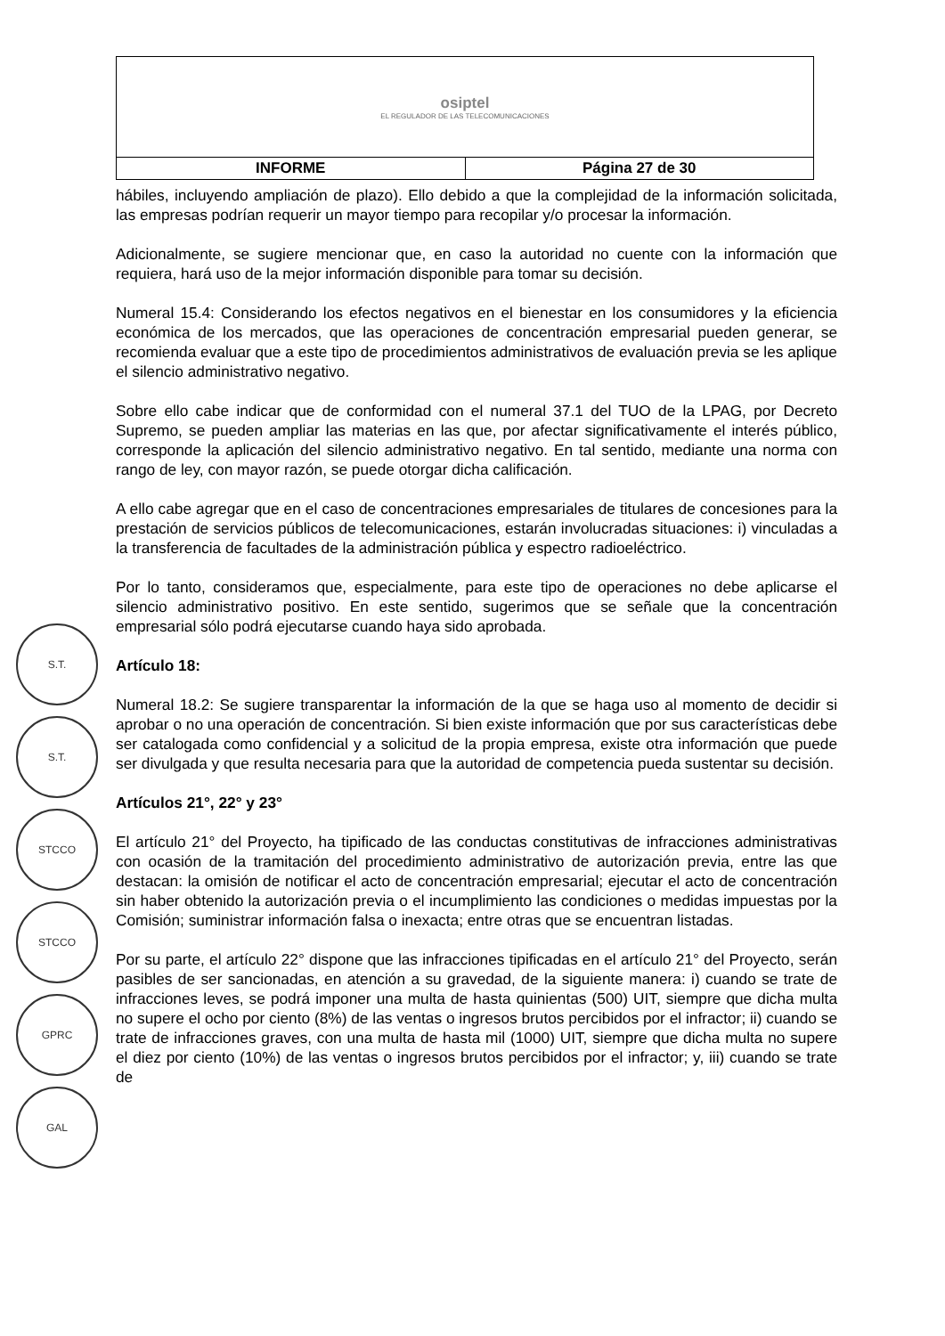| osiptel EL REGULADOR DE LAS TELECOMUNICACIONES | |
| INFORME | Página 27 de 30 |
S.T.
S.T.
STCCO
STCCO
GPRC
GAL
hábiles, incluyendo ampliación de plazo). Ello debido a que la complejidad de la información solicitada, las empresas podrían requerir un mayor tiempo para recopilar y/o procesar la información.
Adicionalmente, se sugiere mencionar que, en caso la autoridad no cuente con la información que requiera, hará uso de la mejor información disponible para tomar su decisión.
Numeral 15.4: Considerando los efectos negativos en el bienestar en los consumidores y la eficiencia económica de los mercados, que las operaciones de concentración empresarial pueden generar, se recomienda evaluar que a este tipo de procedimientos administrativos de evaluación previa se les aplique el silencio administrativo negativo.
Sobre ello cabe indicar que de conformidad con el numeral 37.1 del TUO de la LPAG, por Decreto Supremo, se pueden ampliar las materias en las que, por afectar significativamente el interés público, corresponde la aplicación del silencio administrativo negativo. En tal sentido, mediante una norma con rango de ley, con mayor razón, se puede otorgar dicha calificación.
A ello cabe agregar que en el caso de concentraciones empresariales de titulares de concesiones para la prestación de servicios públicos de telecomunicaciones, estarán involucradas situaciones: i) vinculadas a la transferencia de facultades de la administración pública y espectro radioeléctrico.
Por lo tanto, consideramos que, especialmente, para este tipo de operaciones no debe aplicarse el silencio administrativo positivo. En este sentido, sugerimos que se señale que la concentración empresarial sólo podrá ejecutarse cuando haya sido aprobada.
Artículo 18:
Numeral 18.2: Se sugiere transparentar la información de la que se haga uso al momento de decidir si aprobar o no una operación de concentración. Si bien existe información que por sus características debe ser catalogada como confidencial y a solicitud de la propia empresa, existe otra información que puede ser divulgada y que resulta necesaria para que la autoridad de competencia pueda sustentar su decisión.
Artículos 21°, 22° y 23°
El artículo 21° del Proyecto, ha tipificado de las conductas constitutivas de infracciones administrativas con ocasión de la tramitación del procedimiento administrativo de autorización previa, entre las que destacan: la omisión de notificar el acto de concentración empresarial; ejecutar el acto de concentración sin haber obtenido la autorización previa o el incumplimiento las condiciones o medidas impuestas por la Comisión; suministrar información falsa o inexacta; entre otras que se encuentran listadas.
Por su parte, el artículo 22° dispone que las infracciones tipificadas en el artículo 21° del Proyecto, serán pasibles de ser sancionadas, en atención a su gravedad, de la siguiente manera: i) cuando se trate de infracciones leves, se podrá imponer una multa de hasta quinientas (500) UIT, siempre que dicha multa no supere el ocho por ciento (8%) de las ventas o ingresos brutos percibidos por el infractor; ii) cuando se trate de infracciones graves, con una multa de hasta mil (1000) UIT, siempre que dicha multa no supere el diez por ciento (10%) de las ventas o ingresos brutos percibidos por el infractor; y, iii) cuando se trate de